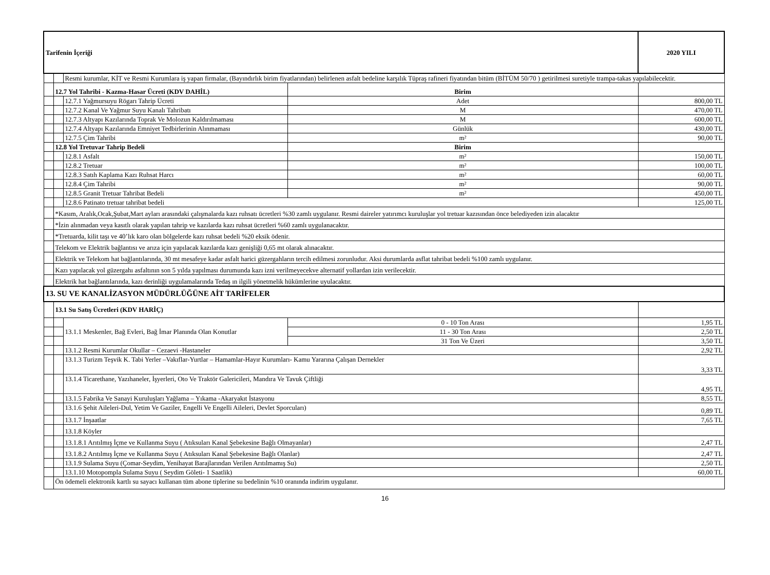| Tarifenin İçeriği | | | | | 2020 YILI |
| | | Resmi kurumlar, KİT ve Resmi Kurumlara iş yapan firmalar, (Bayındırlık birim fiyatlarından) belirlenen asfalt bedeline karşılık Tüpraş rafineri fiyatından bitüm (BİTÜM 50/70 ) getirilmesi suretiyle trampa-takas yapılabilecektir. | | | |
| | 12.7 Yol Tahribi - Kazma-Hasar Ücreti (KDV DAHİL) | | | Birim | |
| | | 12.7.1 Yağmursuyu Rögarı Tahrip Ücreti | | Adet | 800,00 TL |
| | | 12.7.2 Kanal Ve Yağmur Suyu Kanalı Tahribatı | | M | 470,00 TL |
| | | 12.7.3 Altyapı Kazılarında Toprak Ve Molozun Kaldırılmaması | | M | 600,00 TL |
| | | 12.7.4 Altyapı Kazılarında Emniyet Tedbirlerinin Alınmaması | | Günlük | 430,00 TL |
| | | 12.7.5 Çim Tahribi | | m² | 90,00 TL |
| | 12.8 Yol Tretuvar Tahrip Bedeli | | | Birim | |
| | | 12.8.1 Asfalt | | m² | 150,00 TL |
| | | 12.8.2 Tretuar | | m² | 100,00 TL |
| | | 12.8.3 Satıh Kaplama Kazı Ruhsat Harcı | | m² | 60,00 TL |
| | | 12.8.4 Çim Tahribi | | m² | 90,00 TL |
| | | 12.8.5 Granit Tretuar Tahribat Bedeli | | m² | 450,00 TL |
| | | 12.8.6 Patinato tretuar tahribat bedeli | | | 125,00 TL |
| | *Kasım, Aralık,Ocak,Şubat,Mart ayları arasındaki çalışmalarda kazı ruhsatı ücretleri %30 zamlı uygulanır. Resmi daireler yatırımcı kuruluşlar yol tretuar kazısından önce belediyeden izin alacaktır | | | | |
| | *İzin alınmadan veya kasıtlı olarak yapılan tahrip ve kazılarda kazı ruhsat ücretleri %60 zamlı uygulanacaktır. | | | | |
| | *Tretuarda, kilit taşı ve 40’lık karo olan bölgelerde kazı ruhsat bedeli %20 eksik ödenir. | | | | |
| | Telekom ve Elektrik bağlantısı ve arıza için yapılacak kazılarda kazı genişliği 0,65 mt olarak alınacaktır. | | | | |
| | Elektrik ve Telekom hat bağlantılarında, 30 mt mesafeye kadar asfalt harici güzergahların tercih edilmesi zorunludur. Aksi durumlarda asflat tahribat bedeli %100 zamlı uygulanır. | | | | |
| | Kazı yapılacak yol güzergahı asfaltının son 5 yılda yapılması durumunda kazı izni verilmeyecekve alternatif yollardan izin verilecektir. | | | | |
| | Elektrik hat bağlantılarında, kazı derinliği uygulamalarında Tedaş ın ilgili yönetmelik hükümlerine uyulacaktır. | | | | |
| 13. SU VE KANALİZASYON MÜDÜRLÜĞÜNE AİT TARİFELER | | | | | |
| | 13.1 Su Satış Ücretleri (KDV HARİÇ) | | | | |
| | | 13.1.1 Meskenler, Bağ Evleri, Bağ İmar Planında Olan Konutlar | 0 - 10 Ton Arası | | 1,95 TL |
| | | | 11 - 30 Ton Arası | | 2,50 TL |
| | | | 31 Ton Ve Üzeri | | 3,50 TL |
| | | 13.1.2 Resmi Kurumlar Okullar – Cezaevi -Hastaneler | | | 2,92 TL |
| | | 13.1.3 Turizm Teşvik K. Tabi Yerler –Vakıflar-Yurtlar – Hamamlar-Hayır Kurumları- Kamu Yararına Çalışan Dernekler | | | 3,33 TL |
| | | 13.1.4 Ticarethane, Yazıhaneler, İşyerleri, Oto Ve Traktör Galericileri, Mandıra Ve Tavuk Çiftliği | | | 4,95 TL |
| | | 13.1.5 Fabrika Ve Sanayi Kuruluşları Yağlama – Yıkama -Akaryakıt İstasyonu | | | 8,55 TL |
| | | 13.1.6 Şehit Aileleri-Dul, Yetim Ve Gaziler, Engelli Ve Engelli Aileleri, Devlet Sporcuları) | | | 0,89 TL |
| | | 13.1.7 İnşaatlar | | | 7,65 TL |
| | | 13.1.8 Köyler | | | |
| | | 13.1.8.1 Arıtılmış İçme ve Kullanma Suyu ( Atıksuları Kanal Şebekesine Bağlı Olmayanlar) | | | 2,47 TL |
| | | 13.1.8.2 Arıtılmış İçme ve Kullanma Suyu ( Atıksuları Kanal Şebekesine Bağlı Olanlar) | | | 2,47 TL |
| | | 13.1.9 Sulama Suyu (Çomar-Seydim, Yenihayat Barajlarından Verilen Arıtılmamış Su) | | | 2,50 TL |
| | | 13.1.10 Motopompla Sulama Suyu ( Seydim Göleti- 1 Saatlik) | | | 60,00 TL |
| | Ön ödemeli elektronik kartlı su sayacı kullanan tüm abone tiplerine su bedelinin %10 oranında indirim uygulanır. | | | | |
16